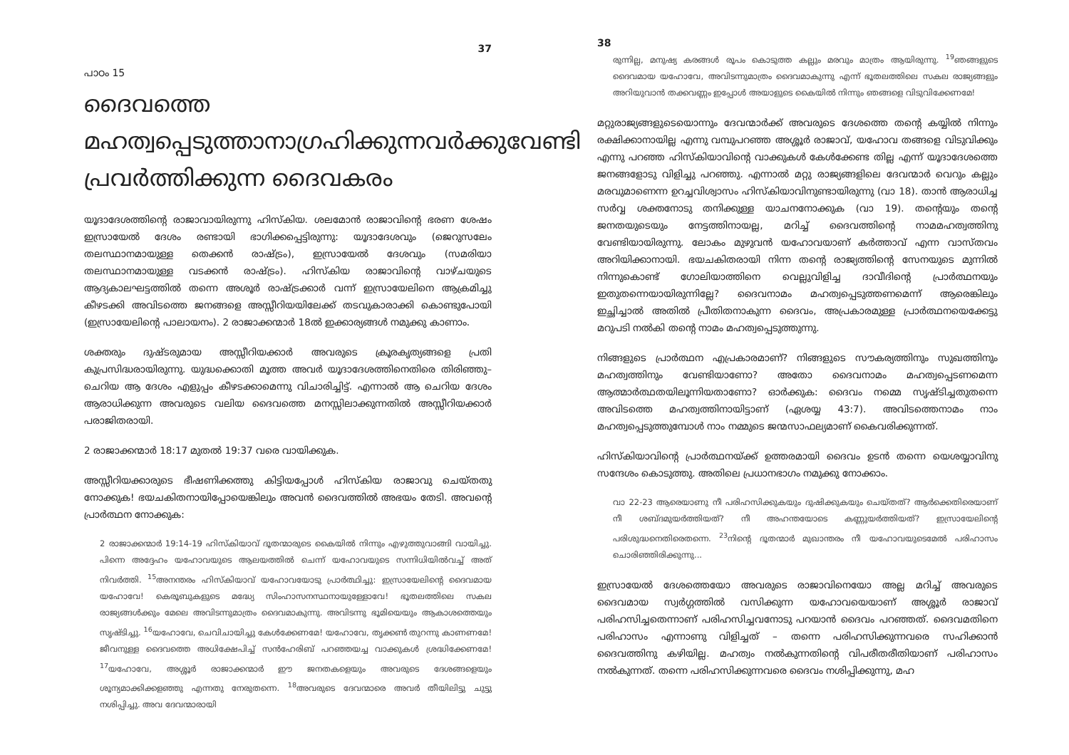37
പാഠം 15
ദൈവത്തെ മഹത്വപ്പെടുത്താനാഗ്രഹിക്കുന്നവർക്കുവേണ്ടി പ്രവർത്തിക്കുന്ന ദൈവകരം
യൂദാദേശത്തിന്റെ രാജാവായിരുന്നു ഹിസ്കിയ. ശലമോൻ രാജാവിന്റെ ഭരണ ശേഷം ഇസ്രായേൽ ദേശം രണ്ടായി ഭാഗിക്കപ്പെട്ടിരുന്നു: യൂദാദേശവും (ജെറുസലേം തലസ്ഥാനമായുള്ള തെക്കൻ രാഷ്ട്രം), ഇസ്രായേൽ ദേശവും (സമരിയാ തലസ്ഥാനമായുള്ള വടക്കൻ രാഷ്ട്രം). ഹിസ്കിയ രാജാവിന്റെ വാഴ്ചയുടെ ആദ്യകാലഘട്ടത്തിൽ തന്നെ അശൂർ രാഷ്ട്രക്കാർ വന്ന് ഇസ്രായേലിനെ ആക്രമിച്ചു കീഴടക്കി അവിടത്തെ ജനങ്ങളെ അസ്സീറിയയിലേക്ക് തടവുകാരാക്കി കൊണ്ടുപോയി (ഇസ്രായേലിന്റെ പാലായനം). 2 രാജാക്കന്മാർ 18ൽ ഇക്കാര്യങ്ങൾ നമുക്കു കാണാം.
ശക്തരും ദുഷ്ടരുമായ അസ്സീറിയക്കാർ അവരുടെ ക്രൂരകൃത്യങ്ങളെ പ്രതി കുപ്രസിദ്ധരായിരുന്നു. യുദ്ധക്കൊതി മൂത്ത അവർ യൂദാദേശത്തിനെതിരെ തിരിഞ്ഞു– ചെറിയ ആ ദേശം എളുപ്പം കീഴടക്കാമെന്നു വിചാരിച്ചിട്ട്. എന്നാൽ ആ ചെറിയ ദേശം ആരാധിക്കുന്ന അവരുടെ വലിയ ദൈവത്തെ മനസ്സിലാക്കുന്നതിൽ അസ്സീറിയക്കാർ പരാജിതരായി.
2 രാജാക്കന്മാർ 18:17 മുതൽ 19:37 വരെ വായിക്കുക.
അസ്സീറിയക്കാരുടെ ഭീഷണിക്കത്തു കിട്ടിയപ്പോൾ ഹിസ്കിയ രാജാവു ചെയ്തതു നോക്കുക! ഭയചകിതനായിപ്പോയെങ്കിലും അവൻ ദൈവത്തിൽ അഭയം തേടി. അവന്റെ പ്രാർത്ഥന നോക്കുക:
2 രാജാക്കന്മാർ 19:14-19 ഹിസ്കിയാവ് ദൂതന്മാരുടെ കൈയിൽ നിന്നും എഴുത്തുവാങ്ങി വായിച്ചു. പിന്നെ അദ്ദേഹം യഹോവയുടെ ആലയത്തിൽ ചെന്ന് യഹോവയുടെ സന്നിധിയിൽവച്ച് അത് നിവർത്തി. <sup>15</sup>അനന്തരം ഹിസ്കിയാവ് യഹോവയോടു പ്രാർത്ഥിച്ചു: ഇസ്രായേലിന്റെ ദൈവമായ യഹോവേ! കെരൂബുകളുടെ മദ്ധ്യേ സിംഹാസനസ്ഥനായുള്ളോവേ! ഭൂതലത്തിലെ സകല രാജ്യങ്ങൾക്കും മേലെ അവിടന്നുമാത്രം ദൈവമാകുന്നു. അവിടന്നു ഭൂമിയെയും ആകാശത്തെയും സൃഷ്ടിച്ചു. <sup>16</sup>യഹോവേ, ചെവിചായിച്ചു കേൾക്കേണമേ! യഹോവേ, തൃക്കൺ തുറന്നു കാണണമേ! ജീവനുള്ള ദൈവത്തെ അധിക്ഷേപിച്ച് സൻഹേരിബ് പറഞ്ഞയച്ച വാക്കുകൾ ശ്രദ്ധിക്കേണമേ! <sup>17</sup>യഹോവേ, അശ്ശൂർ രാജാക്കന്മാർ ഈ ജനതകളെയും അവരുടെ ദേശങ്ങളെയും ശൂന്യമാക്കിക്കളഞ്ഞു എന്നതു നേരുതന്നെ. <sup>18</sup>അവരുടെ ദേവന്മാരെ അവർ തീയിലിട്ടു ചുട്ടു നശിപ്പിച്ചു. അവ ദേവന്മാരായി
38
രുന്നില്ല, മനുഷ്യ കരങ്ങൾ രൂപം കൊടുത്ത കല്ലും മരവും മാത്രം ആയിരുന്നു. <sup>19</sup>ഞങ്ങളുടെ ദൈവമായ യഹോവേ, അവിടന്നുമാത്രം ദൈവമാകുന്നു എന്ന് ഭൂതലത്തിലെ സകല രാജ്യങ്ങളും അറിയുവാൻ തക്കവണ്ണം ഇപ്പോൾ അയാളുടെ കൈയിൽ നിന്നും ഞങ്ങളെ വിടുവിക്കേണമേ!
മറ്റുരാജ്യങ്ങളുടെയൊന്നും ദേവന്മാർക്ക് അവരുടെ ദേശത്തെ തന്റെ കയ്യിൽ നിന്നും രക്ഷിക്കാനായില്ല എന്നു വമ്പുപറഞ്ഞ അശ്ശൂർ രാജാവ്, യഹോവ തങ്ങളെ വിടുവിക്കും എന്നു പറഞ്ഞ ഹിസ്കിയാവിന്റെ വാക്കുകൾ കേൾക്കേണ്ട തില്ല എന്ന് യൂദാദേശത്തെ ജനങ്ങളോടു വിളിച്ചു പറഞ്ഞു. എന്നാൽ മറ്റു രാജ്യങ്ങളിലെ ദേവന്മാർ വെറും കല്ലും മരവുമാണെന്ന ഉറച്ചവിശ്വാസം ഹിസ്കിയാവിനുണ്ടായിരുന്നു (വാ 18). താൻ ആരാധിച്ച സർവ്വ ശക്തനോടു തനിക്കുള്ള യാചനനോക്കുക (വാ 19). തന്റെയും തന്റെ ജനതയുടെയും നേട്ടത്തിനായല്ല, മറിച്ച് ദൈവത്തിന്റെ നാമമഹത്വത്തിനു വേണ്ടിയായിരുന്നു. ലോകം മുഴുവൻ യഹോവയാണ് കർത്താവ് എന്ന വാസ്തവം അറിയിക്കാനായി. ഭയചകിതരായി നിന്ന തന്റെ രാജ്യത്തിന്റെ സേനയുടെ മുന്നിൽ നിന്നുകൊണ്ട് ഗോലിയാത്തിനെ വെല്ലുവിളിച്ച ദാവീദിന്റെ പ്രാർത്ഥനയും ഇതുതന്നെയായിരുന്നില്ലേ? ദൈവനാമം മഹത്വപ്പെടുത്തണമെന്ന് ആരെങ്കിലും ഇച്ഛിച്ചാൽ അതിൽ പ്രീതിതനാകുന്ന ദൈവം, അപ്രകാരമുള്ള പ്രാർത്ഥനയെക്കേട്ടു മറുപടി നൽകി തന്റെ നാമം മഹത്വപ്പെടുത്തുന്നു.
നിങ്ങളുടെ പ്രാർത്ഥന എപ്രകാരമാണ്? നിങ്ങളുടെ സൗകര്യത്തിനും സുഖത്തിനും മഹത്വത്തിനും വേണ്ടിയാണോ? അതോ ദൈവനാമം മഹത്വപ്പെടണമെന്ന ആത്മാർത്ഥതയിലൂന്നിയതാണോ? ഓർക്കുക: ദൈവം നമ്മെ സൃഷ്ടിച്ചതുതന്നെ അവിടത്തെ മഹത്വത്തിനായിട്ടാണ് (ഏശയ്യ 43:7). അവിടത്തെനാമം നാം മഹത്വപ്പെടുത്തുമ്പോൾ നാം നമ്മുടെ ജന്മസാഫല്യമാണ് കൈവരിക്കുന്നത്.
ഹിസ്കിയാവിന്റെ പ്രാർത്ഥനയ്ക്ക് ഉത്തരമായി ദൈവം ഉടൻ തന്നെ യെശയ്യാവിനു സന്ദേശം കൊടുത്തു. അതിലെ പ്രധാനഭാഗം നമുക്കു നോക്കാം.
വാ 22-23 ആരെയാണു നീ പരിഹസിക്കുകയും ദുഷിക്കുകയും ചെയ്തത്? ആർക്കെതിരെയാണ് നീ ശബ്ദമുയർത്തിയത്? നീ അഹന്തയോടെ കണ്ണുയർത്തിയത്? ഇസ്രായേലിന്റെ പരിശുദ്ധനെതിരെതന്നെ. <sup>23</sup>നിന്റെ ദൂതന്മാർ മുഖാന്തരം നീ യഹോവയുടെമേൽ പരിഹാസം ചൊരിഞ്ഞിരിക്കുന്നു...
ഇസ്രായേൽ ദേശത്തെയോ അവരുടെ രാജാവിനെയോ അല്ല മറിച്ച് അവരുടെ ദൈവമായ സ്വർഗ്ഗത്തിൽ വസിക്കുന്ന യഹോവയെയാണ് അശ്ശൂർ രാജാവ് പരിഹസിച്ചതെന്നാണ് പരിഹസിച്ചവനോടു പറയാൻ ദൈവം പറഞ്ഞത്. ദൈവമതിനെ പരിഹാസം എന്നാണു വിളിച്ചത് – തന്നെ പരിഹസിക്കുന്നവരെ സഹിക്കാൻ ദൈവത്തിനു കഴിയില്ല. മഹത്വം നൽകുന്നതിന്റെ വിപരീതരീതിയാണ് പരിഹാസം നൽകുന്നത്. തന്നെ പരിഹസിക്കുന്നവരെ ദൈവം നശിപ്പിക്കുന്നു, മഹ